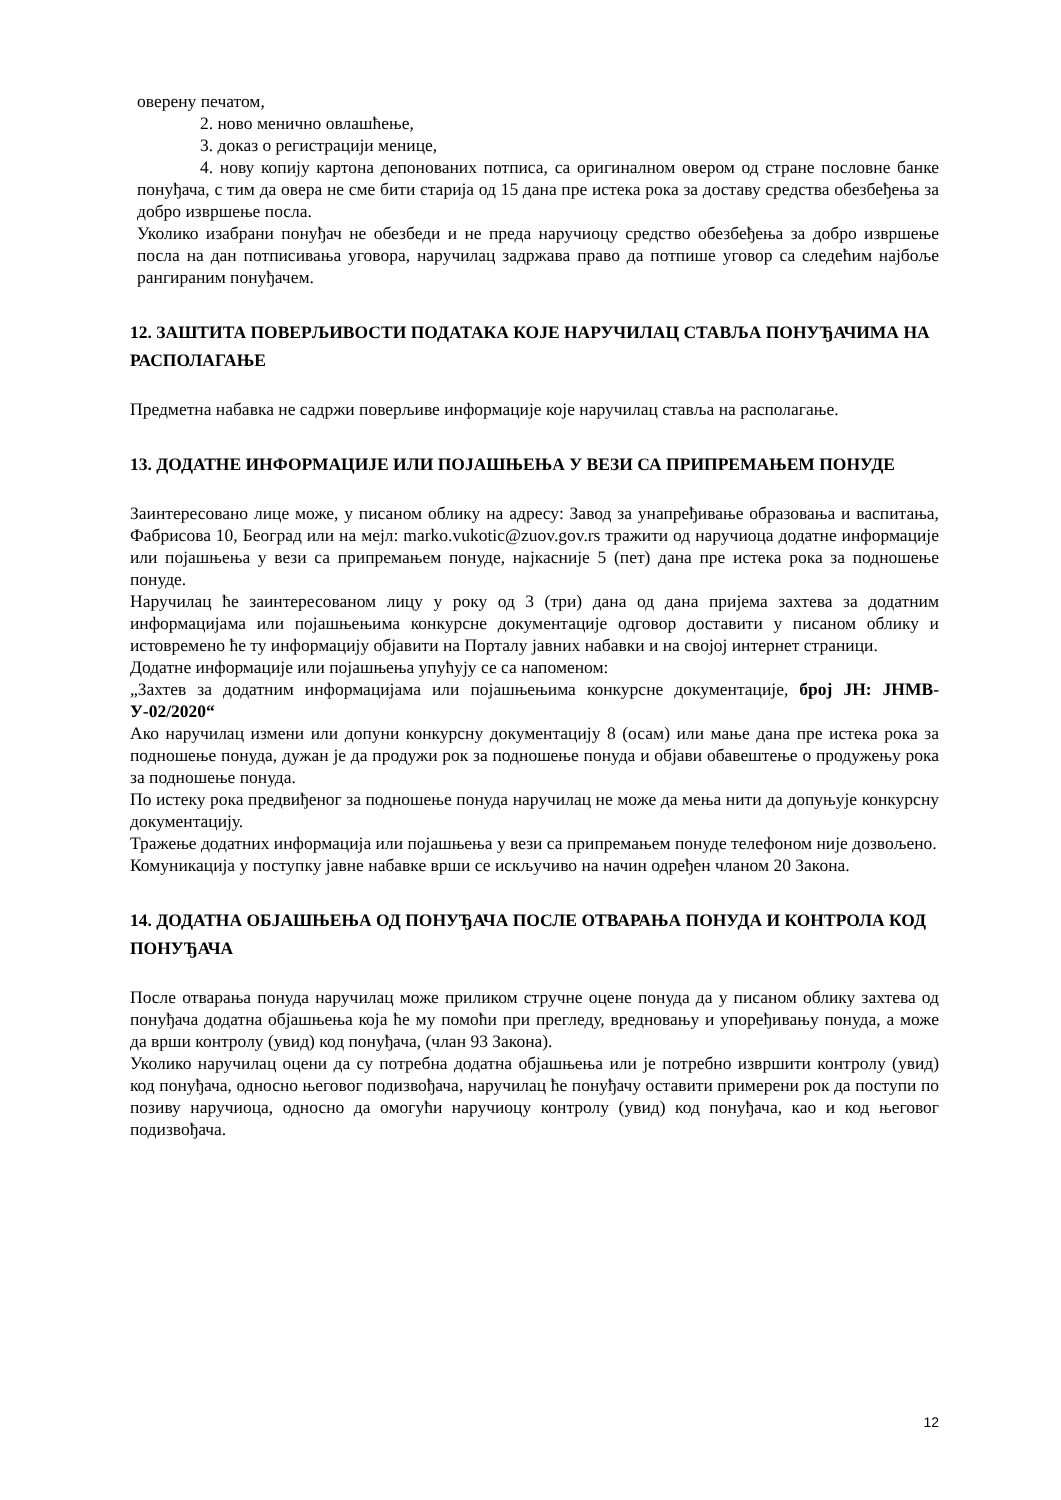оверену печатом,
2. ново менично овлашћење,
3. доказ о регистрацији менице,
4. нову копију картона депонованих потписа, са оригиналном овером од стране пословне банке понуђача, с тим да овера не сме бити старија од 15 дана пре истека рока за доставу средства обезбеђења за добро извршење посла.
Уколико изабрани понуђач не обезбеди и не преда наручиоцу средство обезбеђења за добро извршење посла на дан потписивања уговора, наручилац задржава право да потпише уговор са следећим најбоље рангираним понуђачем.
12. ЗАШТИТА ПОВЕРЉИВОСТИ ПОДАТАКА КОЈЕ НАРУЧИЛАЦ СТАВЉА ПОНУЂАЧИМА НА РАСПОЛАГАЊЕ
Предметна набавка не садржи поверљиве информације које наручилац ставља на располагање.
13. ДОДАТНЕ ИНФОРМАЦИЈЕ ИЛИ ПОЈАШЊЕЊА У ВЕЗИ СА ПРИПРЕМАЊЕМ ПОНУДЕ
Заинтересовано лице може, у писаном облику на адресу: Завод за унапређивање образовања и васпитања, Фабрисова 10, Београд или на мејл: marko.vukotic@zuov.gov.rs тражити од наручиоца додатне информације или појашњења у вези са припремањем понуде, најкасније 5 (пет) дана пре истека рока за подношење понуде.
Наручилац ће заинтересованом лицу у року од 3 (три) дана од дана пријема захтева за додатним информацијама или појашњењима конкурсне документације одговор доставити у писаном облику и истовремено ће ту информацију објавити на Порталу јавних набавки и на својој интернет страници.
Додатне информације или појашњења упућују се са напоменом:
„Захтев за додатним информацијама или појашњењима конкурсне документације, број ЈН: ЈНМВ-У-02/2020“
Ако наручилац измени или допуни конкурсну документацију 8 (осам) или мање дана пре истека рока за подношење понуда, дужан је да продужи рок за подношење понуда и објави обавештење о продужењу рока за подношење понуда.
По истеку рока предвиђеног за подношење понуда наручилац не може да мења нити да допуњује конкурсну документацију.
Тражење додатних информација или појашњења у вези са припремањем понуде телефоном није дозвољено.
Комуникација у поступку јавне набавке врши се искључиво на начин одређен чланом 20 Закона.
14. ДОДАТНА ОБЈАШЊЕЊА ОД ПОНУЂАЧА ПОСЛЕ ОТВАРАЊА ПОНУДА И КОНТРОЛА КОД ПОНУЂАЧА
После отварања понуда наручилац може приликом стручне оцене понуда да у писаном облику захтева од понуђача додатна објашњења која ће му помоћи при прегледу, вредновању и упоређивању понуда, а може да врши контролу (увид) код понуђача, (члан 93 Закона).
Уколико наручилац оцени да су потребна додатна објашњења или је потребно извршити контролу (увид) код понуђача, односно његовог подизвођача, наручилац ће понуђачу оставити примерени рок да поступи по позиву наручиоца, односно да омогући наручиоцу контролу (увид) код понуђача, као и код његовог подизвођача.
12